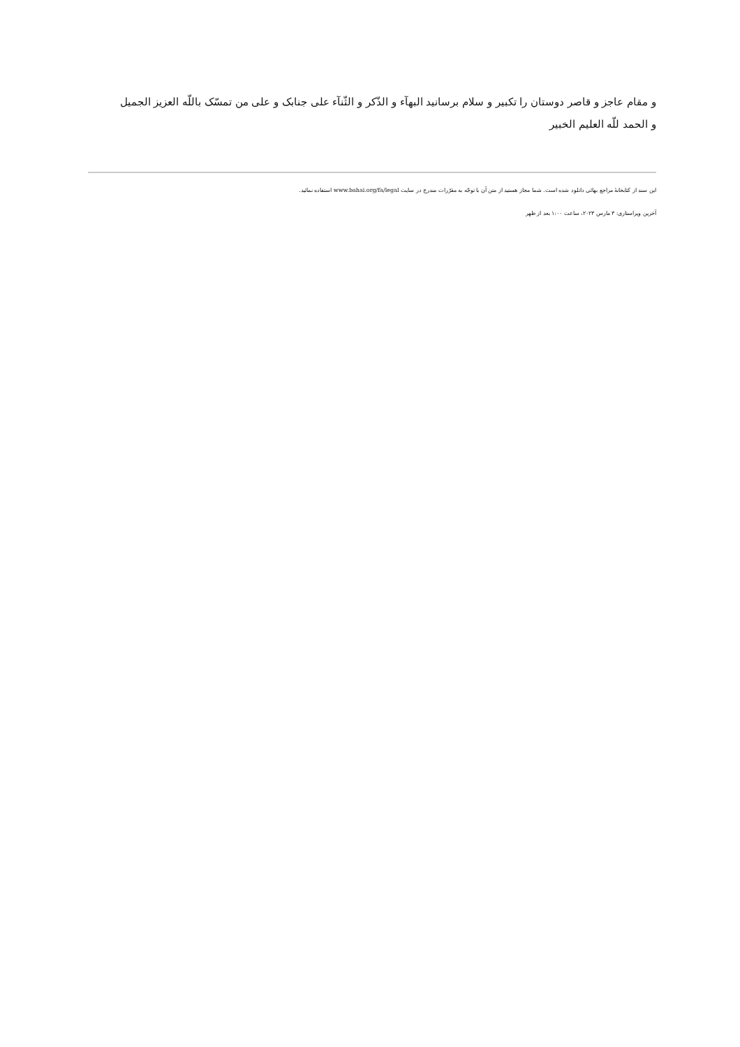و مقام عاجز و قاصر دوستان را تکبیر و سلام برسانید البهآء و الذّکر و الثّنآء علی جنابک و علی من تمسّک باللّه العزیز الجمیل
و الحمد للّه العلیم الخبیر
این سند از کتابخانهٔ مراجع بهائی دانلود شده است. شما مجاز هستید از متن آن با توجّه به مقرّرات مندرج در سایت www.bahai.org/fa/legal استفاده نمائید.
آخرین ویراستاری: ۳ مارس ۲۰۲۳، ساعت ۱:۰۰ بعد از ظهر